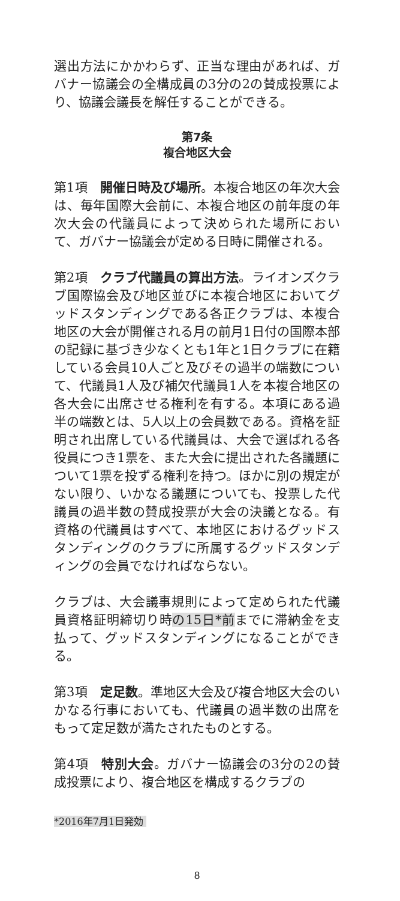選出方法にかかわらず、正当な理由があれば、ガバナー協議会の全構成員の3分の2の賛成投票により、協議会議長を解任することができる。
第7条
複合地区大会
第1項　開催日時及び場所。本複合地区の年次大会は、毎年国際大会前に、本複合地区の前年度の年次大会の代議員によって決められた場所において、ガバナー協議会が定める日時に開催される。
第2項　クラブ代議員の算出方法。ライオンズクラブ国際協会及び地区並びに本複合地区においてグッドスタンディングである各正クラブは、本複合地区の大会が開催される月の前月1日付の国際本部の記録に基づき少なくとも1年と1日クラブに在籍している会員10人ごと及びその過半の端数について、代議員1人及び補欠代議員1人を本複合地区の各大会に出席させる権利を有する。本項にある過半の端数とは、5人以上の会員数である。資格を証明され出席している代議員は、大会で選ばれる各役員につき1票を、また大会に提出された各議題について1票を投ずる権利を持つ。ほかに別の規定がない限り、いかなる議題についても、投票した代議員の過半数の賛成投票が大会の決議となる。有資格の代議員はすべて、本地区におけるグッドスタンディングのクラブに所属するグッドスタンディングの会員でなければならない。
クラブは、大会議事規則によって定められた代議員資格証明締切り時の15日*前までに滞納金を支払って、グッドスタンディングになることができる。
第3項　定足数。準地区大会及び複合地区大会のいかなる行事においても、代議員の過半数の出席をもって定足数が満たされたものとする。
第4項　特別大会。ガバナー協議会の3分の2の賛成投票により、複合地区を構成するクラブの
*2016年7月1日発効
8